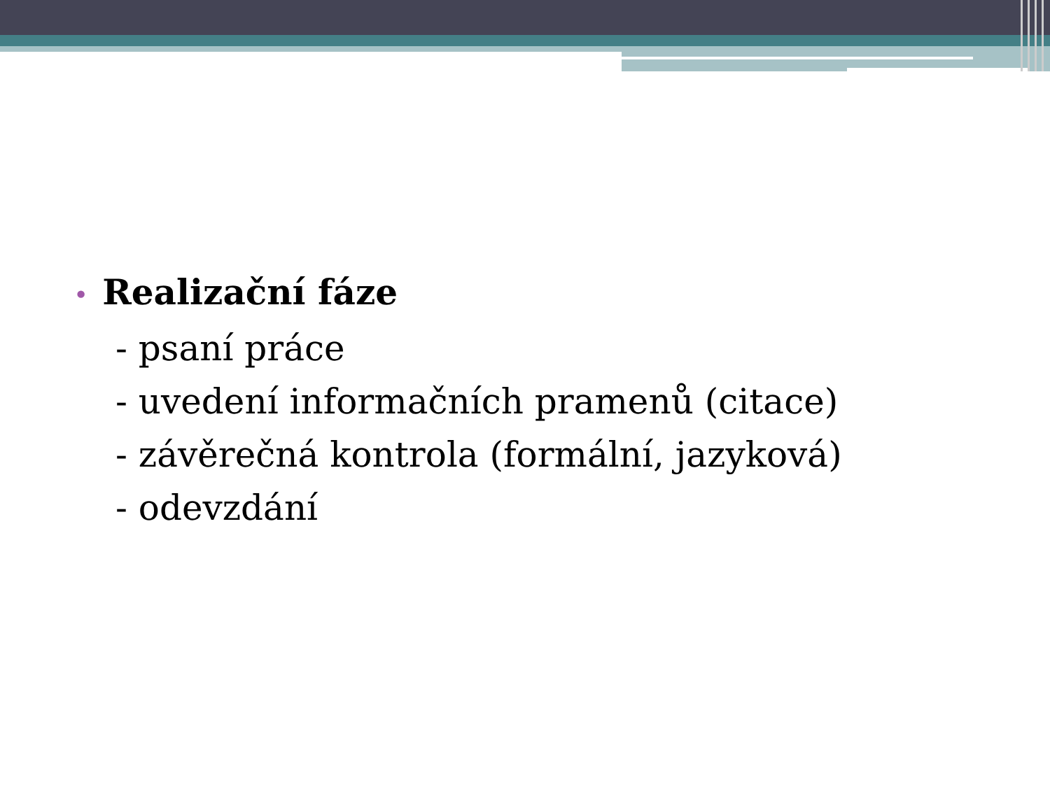• Realizační fáze
- psaní práce
- uvedení informačních pramenů (citace)
- závěrečná kontrola (formální, jazyková)
- odevzdání